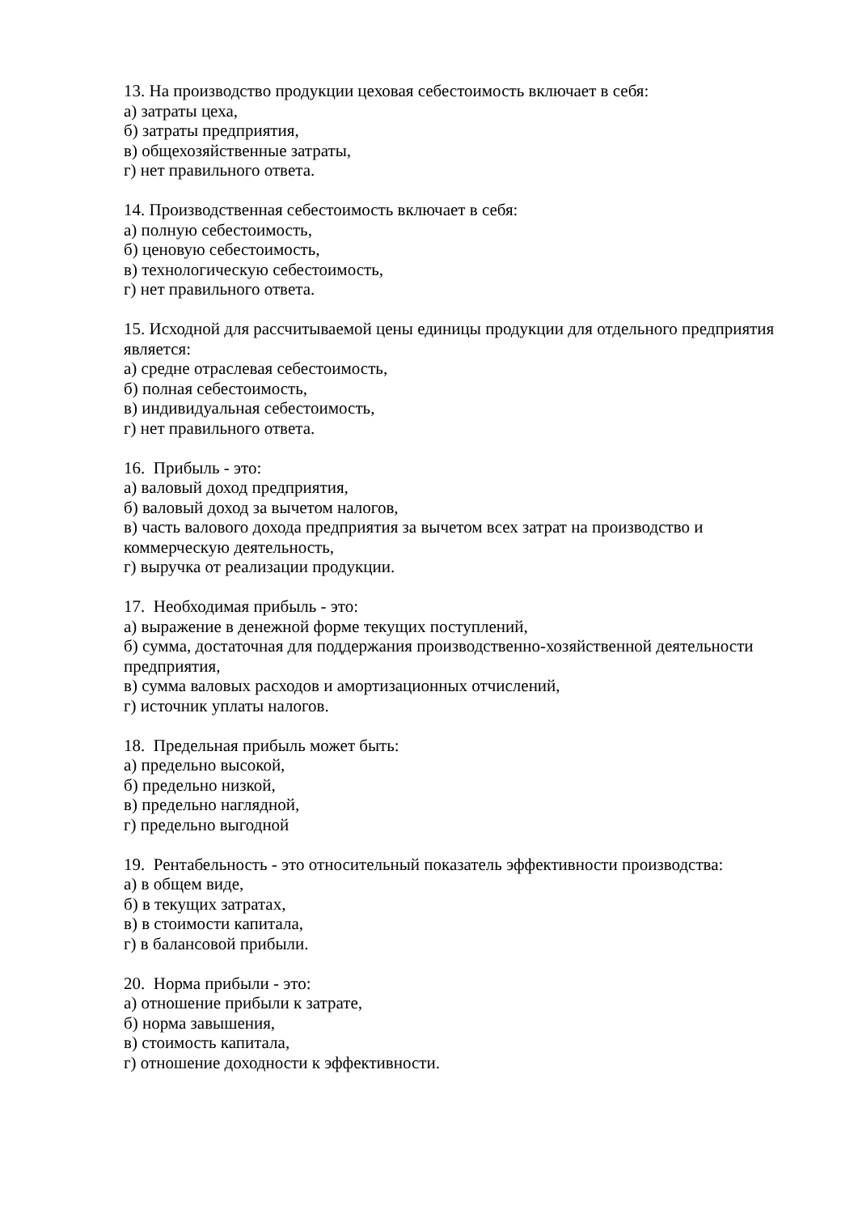13. На производство продукции цеховая себестоимость включает в себя:
а) затраты цеха,
б) затраты предприятия,
в) общехозяйственные затраты,
г) нет правильного ответа.
14. Производственная себестоимость включает в себя:
а) полную себестоимость,
б) ценовую себестоимость,
в) технологическую себестоимость,
г) нет правильного ответа.
15. Исходной для рассчитываемой цены единицы продукции для отдельного предприятия является:
а) средне отраслевая себестоимость,
б) полная себестоимость,
в) индивидуальная себестоимость,
г) нет правильного ответа.
16. Прибыль - это:
а) валовый доход предприятия,
б) валовый доход за вычетом налогов,
в) часть валового дохода предприятия за вычетом всех затрат на производство и коммерческую деятельность,
г) выручка от реализации продукции.
17. Необходимая прибыль - это:
а) выражение в денежной форме текущих поступлений,
б) сумма, достаточная для поддержания производственно-хозяйственной деятельности предприятия,
в) сумма валовых расходов и амортизационных отчислений,
г) источник уплаты налогов.
18. Предельная прибыль может быть:
а) предельно высокой,
б) предельно низкой,
в) предельно наглядной,
г) предельно выгодной
19. Рентабельность - это относительный показатель эффективности производства:
а) в общем виде,
б) в текущих затратах,
в) в стоимости капитала,
г) в балансовой прибыли.
20. Норма прибыли - это:
а) отношение прибыли к затрате,
б) норма завышения,
в) стоимость капитала,
г) отношение доходности к эффективности.